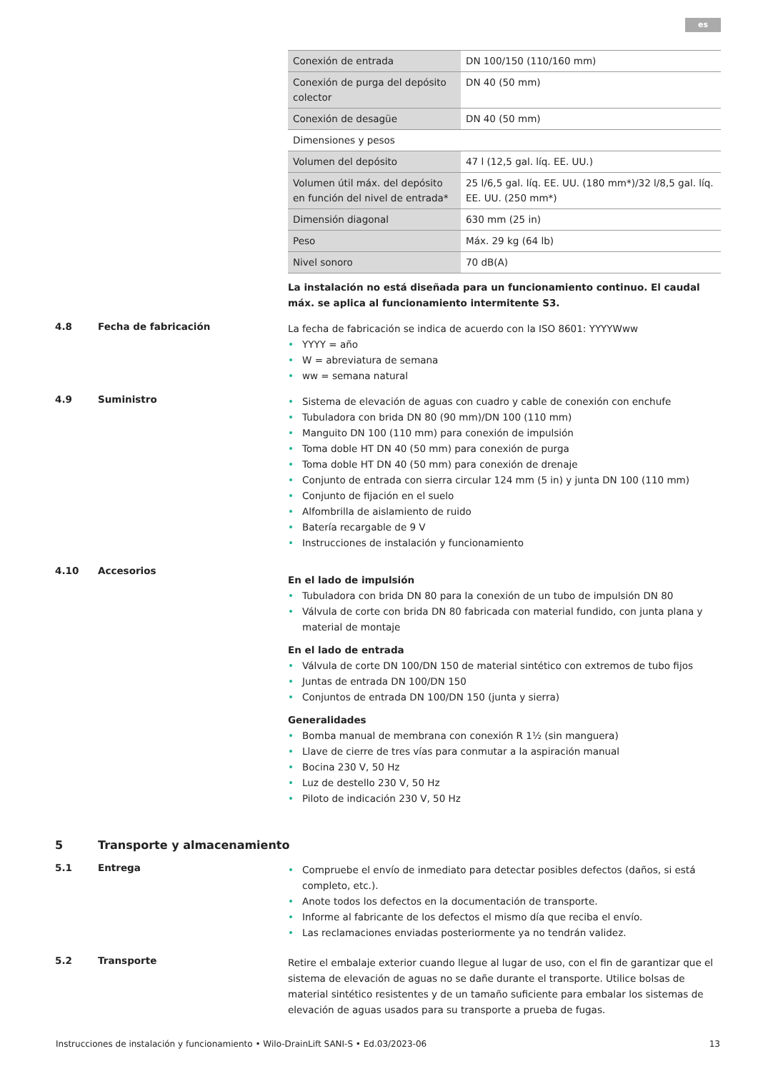es
| Conexión de entrada | DN 100/150 (110/160 mm) |
| Conexión de purga del depósito colector | DN 40 (50 mm) |
| Conexión de desagüe | DN 40 (50 mm) |
| Dimensiones y pesos | |
| Volumen del depósito | 47 l (12,5 gal. líq. EE. UU.) |
| Volumen útil máx. del depósito en función del nivel de entrada* | 25 l/6,5 gal. líq. EE. UU. (180 mm*)/32 l/8,5 gal. líq. EE. UU. (250 mm*) |
| Dimensión diagonal | 630 mm (25 in) |
| Peso | Máx. 29 kg (64 lb) |
| Nivel sonoro | 70 dB(A) |
La instalación no está diseñada para un funcionamiento continuo. El caudal máx. se aplica al funcionamiento intermitente S3.
4.8 Fecha de fabricación
La fecha de fabricación se indica de acuerdo con la ISO 8601: YYYYWww
• YYYY = año
• W = abreviatura de semana
• ww = semana natural
4.9 Suministro
• Sistema de elevación de aguas con cuadro y cable de conexión con enchufe
• Tubuladora con brida DN 80 (90 mm)/DN 100 (110 mm)
• Manguito DN 100 (110 mm) para conexión de impulsión
• Toma doble HT DN 40 (50 mm) para conexión de purga
• Toma doble HT DN 40 (50 mm) para conexión de drenaje
• Conjunto de entrada con sierra circular 124 mm (5 in) y junta DN 100 (110 mm)
• Conjunto de fijación en el suelo
• Alfombrilla de aislamiento de ruido
• Batería recargable de 9 V
• Instrucciones de instalación y funcionamiento
4.10 Accesorios
En el lado de impulsión
• Tubuladora con brida DN 80 para la conexión de un tubo de impulsión DN 80
• Válvula de corte con brida DN 80 fabricada con material fundido, con junta plana y material de montaje
En el lado de entrada
• Válvula de corte DN 100/DN 150 de material sintético con extremos de tubo fijos
• Juntas de entrada DN 100/DN 150
• Conjuntos de entrada DN 100/DN 150 (junta y sierra)
Generalidades
• Bomba manual de membrana con conexión R 1½ (sin manguera)
• Llave de cierre de tres vías para conmutar a la aspiración manual
• Bocina 230 V, 50 Hz
• Luz de destello 230 V, 50 Hz
• Piloto de indicación 230 V, 50 Hz
5 Transporte y almacenamiento
5.1 Entrega
• Compruebe el envío de inmediato para detectar posibles defectos (daños, si está completo, etc.).
• Anote todos los defectos en la documentación de transporte.
• Informe al fabricante de los defectos el mismo día que reciba el envío.
• Las reclamaciones enviadas posteriormente ya no tendrán validez.
5.2 Transporte
Retire el embalaje exterior cuando llegue al lugar de uso, con el fin de garantizar que el sistema de elevación de aguas no se dañe durante el transporte. Utilice bolsas de material sintético resistentes y de un tamaño suficiente para embalar los sistemas de elevación de aguas usados para su transporte a prueba de fugas.
Instrucciones de instalación y funcionamiento • Wilo-DrainLift SANI-S • Ed.03/2023-06 13